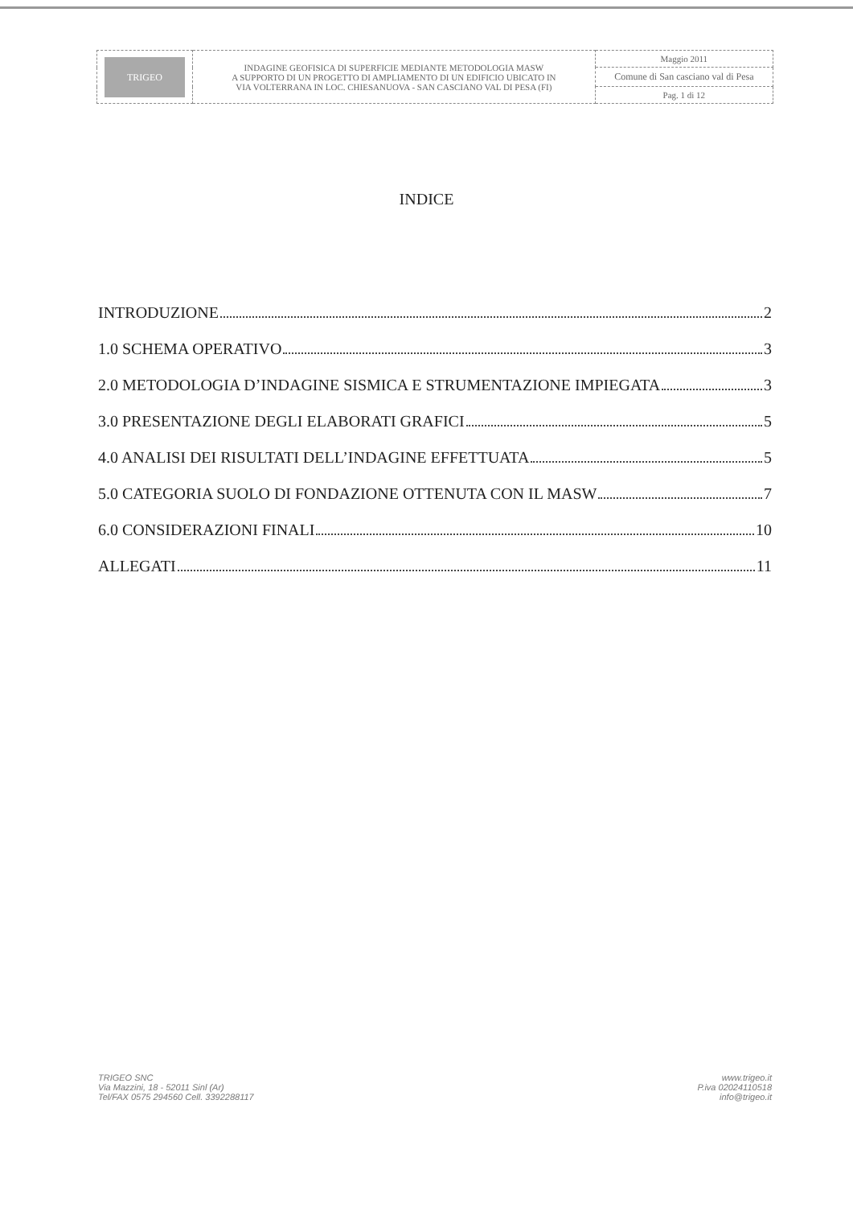| TRIGEO | INDAGINE GEOFISICA DI SUPERFICIE MEDIANTE METODOLOGIA MASW A SUPPORTO DI UN PROGETTO DI AMPLIAMENTO DI UN EDIFICIO UBICATO IN VIA VOLTERRANA IN LOC. CHIESANUOVA - SAN CASCIANO VAL DI PESA (FI) | Maggio 2011 |
| | | Comune di San casciano val di Pesa |
| | | Pag. 1 di 12 |
INDICE
INTRODUZIONE 2
1.0 SCHEMA OPERATIVO 3
2.0 METODOLOGIA D’INDAGINE SISMICA E STRUMENTAZIONE IMPIEGATA 3
3.0 PRESENTAZIONE DEGLI ELABORATI GRAFICI 5
4.0 ANALISI DEI RISULTATI DELL’INDAGINE EFFETTUATA 5
5.0 CATEGORIA SUOLO DI FONDAZIONE OTTENUTA CON IL MASW 7
6.0 CONSIDERAZIONI FINALI 10
ALLEGATI 11
TRIGEO SNC
Via Mazzini, 18 - 52011 Sinl (Ar)
Tel/FAX 0575 294560 Cell. 3392288117
www.trigeo.it
P.iva 02024110518
info@trigeo.it